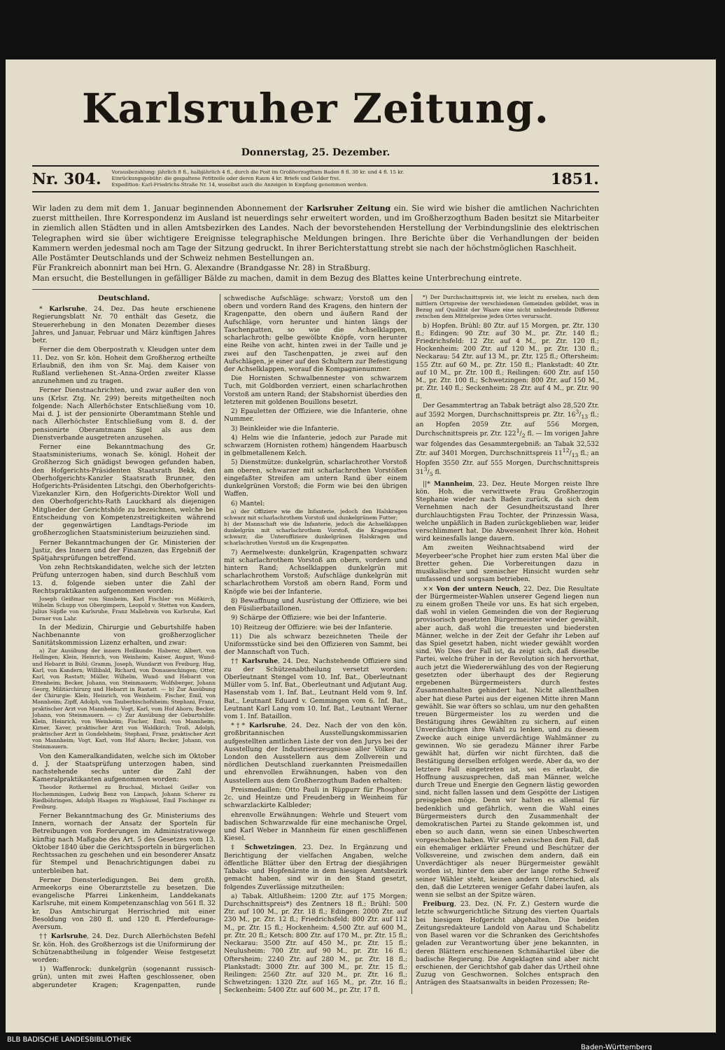Karlsruher Zeitung.
Donnerstag, 25. Dezember.
Nr. 304. Vorausbezahlung: jährlich 8 fl., halbjährlich 4 fl., durch die Post im Großherzogthum Baden 8 fl. 30 kr. und 4 fl. 15 kr.
Einrückungsgebühr: die gespaltene Petitzeile oder deren Raum 4 kr. Briefe und Gelder frei.
Expedition: Karl-Friedrichs-Straße Nr. 14, woselbst auch die Anzeigen in Empfang genommen werden. 1851.
Wir laden zu dem mit dem 1. Januar beginnenden Abonnement der Karlsruher Zeitung ein. Sie wird wie bisher die amtlichen Nachrichten zuerst mittheilen. Ihre Korrespondenz im Ausland ist neuerdings sehr erweitert worden, und im Großherzogthum Baden besitzt sie Mitarbeiter in ziemlich allen Städten und in allen Amtsbezirken des Landes. Nach der bevorstehenden Herstellung der Verbindungslinie des elektrischen Telegraphen wird sie über wichtigere Ereignisse telegraphische Meldungen bringen. Ihre Berichte über die Verhandlungen der beiden Kammern werden jedesmal noch am Tage der Sitzung gedruckt. In ihrer Berichterstattung strebt sie nach der höchstmöglichen Raschheit.
Alle Postämter Deutschlands und der Schweiz nehmen Bestellungen an.
Für Frankreich abonnirt man bei Hrn. G. Alexandre (Brandgasse Nr. 28) in Straßburg.
Man ersucht, die Bestellungen in gefälliger Bälde zu machen, damit in dem Bezug des Blattes keine Unterbrechung eintrete.
Deutschland.
* Karlsruhe, 24. Dez. Das heute erschienene Regierungsblatt Nr. 70 enthält das Gesetz, die Steuererhebung in den Monaten Dezember dieses Jahres, und Januar, Februar und März künftigen Jahres betr.
Ferner die dem Oberpostrath v. Kleudgen unter dem 11. Dez. von Sr. kön. Hoheit dem Großherzog ertheilte Erlaubniß, den ihm von Sr. Maj. dem Kaiser von Rußland verliehenen St.-Anna-Orden zweiter Klasse anzunehmen und zu tragen.
Ferner Dienstnachrichten, und zwar außer den von uns (Krlsr. Ztg. Nr. 299) bereits mitgetheilten noch folgende: Nach Allerhöchster Entschließung vom 10. Mai d. J. ist der pensionirte Oberamtmann Stehle und nach Allerhöchster Entschließung vom 8. d. der pensionirte Oberamtmann Sigel als aus dem Dienstverbande ausgetreten anzusehen.
Ferner eine Bekanntmachung des Gr. Staatsministeriums, wonach Se. königl. Hoheit der Großherzog Sich gnädigst bewogen gefunden haben, den Hofgerichts-Präsidenten Staatsrath Bekk, den Oberhofgerichts-Kanzler Staatsrath Brunner, den Hofgerichts-Präsidenten Litschgi, den Oberhofgerichts-Vizekanzler Kirn, den Hofgerichts-Direktor Woll und den Oberhofgerichts-Rath Lauckhard als diejenigen Mitglieder der Gerichtshöfe zu bezeichnen, welche bei Entscheidung von Kompetenzstreitigkeiten während der gegenwärtigen Landtags-Periode im großherzoglichen Staatsministerium beizuziehen sind.
Ferner Bekanntmachungen der Gr. Ministerien der Justiz, des Innern und der Finanzen, das Ergebniß der Spätjahrsprüfungen betreffend.
Von zehn Rechtskandidaten, welche sich der letzten Prüfung unterzogen haben, sind durch Beschluß vom 13. d. folgende sieben unter die Zahl der Rechtspraktikanten aufgenommen worden:
Joseph Geißmar von Sinsheim, Karl Fischler von Mößkirch, Wilhelm Schupp von Obergimpern, Leopold v. Stetten von Kandern, Julius Süpfle von Karlsruhe, Franz Mallebrein von Karlsruhe, Karl Dorner von Lahr.
In der Medizin, Chirurgie und Geburtshilfe haben Nachbenannte von großherzoglicher Sanitätskommission Lizenz erhalten, und zwar:
a) Zur Ausübung der innern Heilkunde: Haberer, Albert, von Hellingen; Klein, Heinrich, von Weinheim; Kaiser, August, Wund- und Hebarzt in Bühl; Gramm, Joseph, Wundarzt von Freiburg; Hug, Karl, von Kandern; Willibald, Richard, von Donaueschingen; Otter, Karl, von Rastatt; Müller, Wilhelm, Wund- und Hebarzt von Ettenheim; Becker, Johann, von Steinmauern; Wolfsberger, Johann Georg, Militärchirurg und Hebarzt in Rastatt. — b) Zur Ausübung der Chirurgie: Klein, Heinrich, von Weinheim; Fischer, Emil, von Mannheim; Zipff, Adolph, von Tauberbischofsheim; Stephani, Franz, praktischer Arzt von Mannheim; Vogt, Karl, vom Hof Ahorn; Becker, Johann, von Steinmauern. — c) Zur Ausübung der Geburtshilfe: Klein, Heinrich, von Weinheim; Fischer, Emil, von Mannheim; Kirner, Xaver, praktischer Arzt von Waldkirch; Troß, Adolph, praktischer Arzt in Gondelsheim; Stephani, Franz, praktischer Arzt von Mannheim; Vogt, Karl, vom Hof Ahorn; Becker, Johann, von Steinmauern.
Von den Kameralkandidaten, welche sich im Oktober d. J. der Staatsprüfung unterzogen haben, sind nachstehende sechs unter die Zahl der Kameralpraktikanten aufgenommen worden:
Theodor Rothermel zu Bruchsal, Michael Geißer von Hochemmingen, Ludwig Benz von Limpach, Johann Scherer zu Riedböhringen, Adolph Haagen zu Waghäusel, Emil Fischinger zu Freiburg.
Ferner Bekanntmachung des Gr. Ministeriums des Innern, wornach der Ansatz der Sporteln für Betreibungen von Forderungen im Administrativwege künftig nach Maßgabe des Art. 5 des Gesetzes vom 13. Oktober 1840 über die Gerichtssporteln in bürgerlichen Rechtssachen zu geschehen und ein besonderer Ansatz für Stempel und Benachrichtigungen dabei zu unterbleiben hat.
Ferner Diensterledigungen. Bei dem großh. Armeekorps eine Oberarztstelle zu besetzen. Die evangelische Pfarrei Linkenheim, Landdekanats Karlsruhe, mit einem Kompetenzanschlag von 561 fl. 32 kr. Das Amtschirurgat Herrischried mit einer Besoldung von 280 fl. und 120 fl. Pferdefourage-Aversum.
†† Karlsruhe, 24. Dez. Durch Allerhöchsten Befehl Sr. kön. Hoh. des Großherzogs ist die Uniformirung der Schützenabtheilung in folgender Weise festgesetzt worden:
1) Waffenrock: dunkelgrün (sogenannt russisch-grün), unten mit zwei Haften geschlossener, oben abgerundeter Kragen; Kragenpatten, runde schwedische Aufschläge: schwarz; Vorstoß um den obern und vordern Rand des Kragens, den hintern der Kragenpatte, den obern und äußern Rand der Aufschläge, vorn herunter und hinten längs der Taschenpatten, so wie die Achselklappen, scharlachroth; gelbe gewölbte Knöpfe, vorn herunter eine Reihe von acht, hinten zwei in der Taille und je zwei auf den Taschenpatten, je zwei auf den Aufschlägen, je einer auf den Schultern zur Befestigung der Achselklappen, worauf die Kompagnienummer.
Die Hornisten Schwalbennester von schwarzem Tuch, mit Goldborden verziert, einen scharlachrothen Vorstoß am untern Rand; der Stabshornist überdies den letzteren mit goldenen Bouillons besetzt.
2) Epauletten der Offiziere, wie die Infanterie, ohne Nummer.
3) Beinkleider wie die Infanterie.
4) Helm wie die Infanterie, jedoch zur Parade mit schwarzem (Hornisten rothem) hängendem Haarbusch in gelbmetallenem Kelch.
5) Dienstmütze: dunkelgrün, scharlachrother Vorstoß am oberen, schwarzer mit scharlachrothen Vorstößen eingefaßter Streifen am untern Rand über einem dunkelgrünen Vorstoß; die Form wie bei den übrigen Waffen.
6) Mantel:
a) der Offiziere wie die Infanterie, jedoch den Halskragen schwarz mit scharlachrothem Vorstoß und dunkelgrünem Futter;
b) der Mannschaft wie die Infanterie, jedoch die Achselklappen dunkelgrün mit scharlachrothem Vorstoß, die Kragenpatten schwarz; die Unteroffiziere dunkelgrünen Halskragen und scharlachrothen Vorstoß um die Kragenpatten.
7) Aermelweste: dunkelgrün, Kragenpatten schwarz mit scharlachrothem Vorstoß am obern, vordern und hintern Rand; Achselklappen dunkelgrün mit scharlachrothem Vorstoß; Aufschläge dunkelgrün mit scharlachrothem Vorstoß am obern Rand, Form und Knöpfe wie bei der Infanterie.
8) Bewaffnung und Ausrüstung der Offiziere, wie bei den Füsilierbataillonen.
9) Schärpe der Offiziere: wie bei der Infanterie.
10) Reitzeug der Offiziere: wie bei der Infanterie.
11) Die als schwarz bezeichneten Theile der Uniformsstücke sind bei den Offizieren von Sammt, bei der Mannschaft von Tuch.
†† Karlsruhe, 24. Dez. Nachstehende Offiziere sind zu der Schützenabtheilung versetzt worden: Oberleutnant Stengel vom 10. Inf. Bat., Oberleutnant Müller vom 5. Inf. Bat., Oberleutnant und Adjutant Aug. Hasenstab vom 1. Inf. Bat., Leutnant Held vom 9. Inf. Bat., Leutnant Eduard v. Gemmingen vom 6. Inf. Bat., Leutnant Karl Lang vom 10. Inf. Bat., Leutnant Werner vom 1. Inf. Bataillon.
*†* Karlsruhe, 24. Dez. Nach der von den kön. großbritannischen Ausstellungskommissarien aufgestellten amtlichen Liste der von den Jurys bei der Ausstellung der Industrieerzeugnisse aller Völker zu London den Ausstellern aus dem Zollverein und nördlichen Deutschland zuerkannten Preismedaillen und ehrenvollen Erwähnungen, haben von den Ausstellern aus dem Großherzogthum Baden erhalten:
Preismedaillen: Otto Pauli in Rüppurr für Phosphor 2c. und Heintze und Freudenberg in Weinheim für schwarzlackirte Kalbleder;
ehrenvolle Erwähnungen: Wehrle und Steuert vom badischen Schwarzwalde für eine mechanische Orgel, und Karl Weber in Mannheim für einen geschliffenen Kiesel.
‡ Schwetzingen, 23. Dez. In Ergänzung und Berichtigung der vielfachen Angaben, welche öffentliche Blätter über den Ertrag der diesjährigen Tabaks- und Hopfenärnte in dem hiesigen Amtsbezirk gemacht haben, sind wir in den Stand gesetzt, folgendes Zuverlässige mitzutheilen:
a) Tabak. Altlußheim: 1200 Ztr. auf 175 Morgen; Durchschnittspreis*) des Zentners 18 fl.; Brühl: 500 Ztr. auf 100 M., pr. Ztr. 18 fl.; Edingen: 2000 Ztr. auf 230 M., pr. Ztr. 12 fl.; Friedrichsfeld: 800 Ztr. auf 112 M., pr. Ztr. 15 fl.; Hockenheim: 4,500 Ztr. auf 600 M., pr. Ztr. 20 fl.; Ketsch: 800 Ztr. auf 170 M., pr. Ztr. 15 fl.; Neckarau: 3500 Ztr. auf 450 M., pr. Ztr. 15 fl.; Neulusheim: 700 Ztr. auf 90 M., pr. Ztr. 16 fl.; Oftersheim: 2240 Ztr. auf 280 M., pr. Ztr. 18 fl.; Plankstadt: 3000 Ztr. auf 300 M., pr. Ztr. 15 fl.; Reilingen: 2560 Ztr. auf 320 M., pr. Ztr. 16 fl.; Schwetzingen: 1320 Ztr. auf 165 M., pr. Ztr. 16 fl.; Seckenheim: 5400 Ztr. auf 600 M., pr. Ztr. 17 fl.
*) Der Durchschnittspreis ist, wie leicht zu ersehen, nach dem mittlern Ortspreise der verschiedenen Gemeinden gebildet, was in Bezug auf Qualität der Waare eine nicht unbedeutende Differenz zwischen dem Mittelpreise jeden Ortes verursacht.
b) Hopfen. Brühl: 80 Ztr. auf 15 Morgen, pr. Ztr. 130 fl.; Edingen: 90 Ztr. auf 30 M., pr. Ztr. 140 fl.; Friedrichsfeld: 12 Ztr. auf 4 M., pr. Ztr. 120 fl.; Hockenheim: 200 Ztr. auf 120 M., pr. Ztr. 130 fl.; Neckarau: 54 Ztr. auf 13 M., pr. Ztr. 125 fl.; Oftersheim: 155 Ztr. auf 60 M., pr. Ztr. 150 fl.; Plankstadt: 40 Ztr. auf 10 M., pr. Ztr. 100 fl.; Reilingen: 600 Ztr. auf 150 M., pr. Ztr. 100 fl.; Schwetzingen: 800 Ztr. auf 150 M., pr. Ztr. 140 fl.; Seckenheim: 28 Ztr. auf 4 M., pr. Ztr. 90 fl.
Der Gesammtertrag an Tabak beträgt also 28,520 Ztr. auf 3592 Morgen, Durchschnittspreis pr. Ztr. 163/13 fl.; an Hopfen 2059 Ztr. auf 556 Morgen, Durchschnittspreis pr. Ztr. 1221/2 fl. — Im vorigen Jahre war folgendes das Gesammtergebniß: an Tabak 32,532 Ztr. auf 3401 Morgen, Durchschnittspreis 1112/13 fl.; an Hopfen 3550 Ztr. auf 555 Morgen, Durchschnittspreis 313/5 fl.
||* Mannheim, 23. Dez. Heute Morgen reiste Ihre kön. Hoh. die verwittwete Frau Großherzogin Stephanie wieder nach Baden zurück, da sich dem Vernehmen nach der Gesundheitszustand Ihrer durchlauchtigsten Frau Tochter, der Prinzessin Wasa, welche unpäßlich in Baden zurückgeblieben war, leider verschlimmert hat. Die Abwesenheit Ihrer kön. Hoheit wird keinesfalls lange dauern.
Am zweiten Weihnachtsabend wird der Meyerbeer'sche Prophet hier zum ersten Mal über die Bretter gehen. Die Vorbereitungen dazu in musikalischer und szenischer Hinsicht wurden sehr umfassend und sorgsam betrieben.
×× Von der untern Neuch, 22. Dez. Die Resultate der Bürgermeister-Wahlen unserer Gegend liegen nun zu einem großen Theile vor uns. Es hat sich ergeben, daß wohl in vielen Gemeinden die von der Regierung provisorisch gesetzten Bürgermeister wieder gewählt, aber auch, daß wohl die treuesten und biedersten Männer, welche in der Zeit der Gefahr ihr Leben auf das Spiel gesetzt haben, nicht wieder gewählt worden sind. Wo Dies der Fall ist, da zeigt sich, daß dieselbe Partei, welche früher in der Revolution sich hervorthat, auch jetzt die Wiedererwählung des von der Regierung gesetzten oder überhaupt des der Regierung ergebenen Bürgermeisters durch festes Zusammenhalten gehindert hat. Nicht allenthalben aber hat diese Partei aus der eigenen Mitte ihren Mann gewählt. Sie war öfters so schlau, um nur den gehaßten treuen Bürgermeister los zu werden und die Bestätigung ihres Gewählten zu sichern, auf einen Unverdächtigen ihre Wahl zu lenken, und zu diesem Zwecke auch einige unverdächtige Wahlmänner zu gewinnen. Wo sie geradezu Männer ihrer Farbe gewählt hat, dürfen wir nicht fürchten, daß die Bestätigung derselben erfolgen werde. Aber da, wo der letztere Fall eingetreten ist, sei es erlaubt, die Hoffnung auszusprechen, daß man Männer, welche durch Treue und Energie den Gegnern lästig geworden sind, nicht fallen lassen und dem Gespötte der Listigen preisgeben möge. Denn wir halten es allemal für bedenklich und gefährlich, wenn die Wahl eines Bürgermeisters durch den Zusammenhalt der demokratischen Partei zu Stande gekommen ist, und eben so auch dann, wenn sie einen Unbeschwerten vorgeschoben haben. Wir sehen zwischen dem Fall, daß ein ehemaliger erklärter Freund und Beschützer der Volksvereine, und zwischen dem andern, daß ein Unverdächtiger als neuer Bürgermeister gewählt worden ist, hinter dem aber der lange rothe Schweif seiner Wähler steht, keinen andern Unterschied, als den, daß die Letzteren weniger Gefahr dabei laufen, als wenn sie selbst an der Spitze wären.
Freiburg, 23. Dez. (N. Fr. Z.) Gestern wurde die letzte schwurgerichtliche Sitzung des vierten Quartals bei hiesigem Hofgericht abgehalten. Die beiden Zeitungsredakteure Landold von Aarau und Schabelitz von Basel waren vor die Schranken des Gerichtshofes geladen zur Verantwortung über jene bekannten, in deren Blättern erschienenen Schmähartikel über die badische Regierung. Die Angeklagten sind aber nicht erschienen, der Gerichtshof gab daher das Urtheil ohne Zuzug von Geschwornen. Solches entsprach den Anträgen des Staatsanwalts in beiden Prozessen; Re-
BLB BADISCHE LANDESBIBLIOTHEK Baden-Württemberg